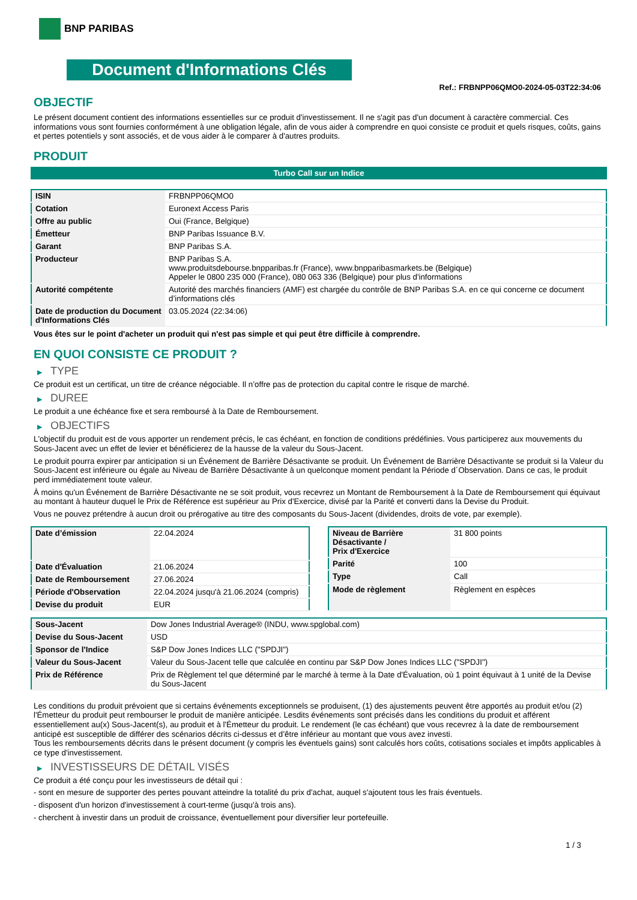BNP PARIBAS
Document d'Informations Clés
Ref.: FRBNPP06QMO0-2024-05-03T22:34:06
OBJECTIF
Le présent document contient des informations essentielles sur ce produit d'investissement. Il ne s'agit pas d'un document à caractère commercial. Ces informations vous sont fournies conformément à une obligation légale, afin de vous aider à comprendre en quoi consiste ce produit et quels risques, coûts, gains et pertes potentiels y sont associés, et de vous aider à le comparer à d'autres produits.
PRODUIT
Turbo Call sur un Indice
| ISIN | FRBNPP06QMO0 |
| Cotation | Euronext Access Paris |
| Offre au public | Oui (France, Belgique) |
| Émetteur | BNP Paribas Issuance B.V. |
| Garant | BNP Paribas S.A. |
| Producteur | BNP Paribas S.A. www.produitsdebourse.bnpparibas.fr (France), www.bnpparibasmarkets.be (Belgique) Appeler le 0800 235 000 (France), 080 063 336 (Belgique) pour plus d'informations |
| Autorité compétente | Autorité des marchés financiers (AMF) est chargée du contrôle de BNP Paribas S.A. en ce qui concerne ce document d’informations clés |
| Date de production du Document d'Informations Clés | 03.05.2024 (22:34:06) |
Vous êtes sur le point d'acheter un produit qui n'est pas simple et qui peut être difficile à comprendre.
EN QUOI CONSISTE CE PRODUIT ?
▶ TYPE
Ce produit est un certificat, un titre de créance négociable. Il n’offre pas de protection du capital contre le risque de marché.
▶ DUREE
Le produit a une échéance fixe et sera remboursé à la Date de Remboursement.
▶ OBJECTIFS
L'objectif du produit est de vous apporter un rendement précis, le cas échéant, en fonction de conditions prédéfinies. Vous participerez aux mouvements du Sous-Jacent avec un effet de levier et bénéficierez de la hausse de la valeur du Sous-Jacent.
Le produit pourra expirer par anticipation si un Événement de Barrière Désactivante se produit. Un Événement de Barrière Désactivante se produit si la Valeur du Sous-Jacent est inférieure ou égale au Niveau de Barrière Désactivante à un quelconque moment pendant la Période d´Observation. Dans ce cas, le produit perd immédiatement toute valeur.
À moins qu'un Événement de Barrière Désactivante ne se soit produit, vous recevrez un Montant de Remboursement à la Date de Remboursement qui équivaut au montant à hauteur duquel le Prix de Référence est supérieur au Prix d'Exercice, divisé par la Parité et converti dans la Devise du Produit.
Vous ne pouvez prétendre à aucun droit ou prérogative au titre des composants du Sous-Jacent (dividendes, droits de vote, par exemple).
| Date d’émission | 22.04.2024 |
| Date d'Évaluation | 21.06.2024 |
| Date de Remboursement | 27.06.2024 |
| Période d'Observation | 22.04.2024 jusqu'à 21.06.2024 (compris) |
| Devise du produit | EUR |
| Niveau de Barrière Désactivante / Prix d'Exercice | 31 800 points |
| Parité | 100 |
| Type | Call |
| Mode de règlement | Règlement en espèces |
| Sous-Jacent | Dow Jones Industrial Average® (INDU, www.spglobal.com) |
| Devise du Sous-Jacent | USD |
| Sponsor de l'Indice | S&P Dow Jones Indices LLC ("SPDJI") |
| Valeur du Sous-Jacent | Valeur du Sous-Jacent telle que calculée en continu par S&P Dow Jones Indices LLC ("SPDJI") |
| Prix de Référence | Prix de Règlement tel que déterminé par le marché à terme à la Date d'Évaluation, où 1 point équivaut à 1 unité de la Devise du Sous-Jacent |
Les conditions du produit prévoient que si certains événements exceptionnels se produisent, (1) des ajustements peuvent être apportés au produit et/ou (2) l'Émetteur du produit peut rembourser le produit de manière anticipée. Lesdits événements sont précisés dans les conditions du produit et afférent essentiellement au(x) Sous-Jacent(s), au produit et à l'Émetteur du produit. Le rendement (le cas échéant) que vous recevrez à la date de remboursement anticipé est susceptible de différer des scénarios décrits ci-dessus et d’être inférieur au montant que vous avez investi.
Tous les remboursements décrits dans le présent document (y compris les éventuels gains) sont calculés hors coûts, cotisations sociales et impôts applicables à ce type d'investissement.
▶ INVESTISSEURS DE DÉTAIL VISÉS
Ce produit a été conçu pour les investisseurs de détail qui :
- sont en mesure de supporter des pertes pouvant atteindre la totalité du prix d'achat, auquel s'ajoutent tous les frais éventuels.
- disposent d'un horizon d'investissement à court-terme (jusqu'à trois ans).
- cherchent à investir dans un produit de croissance, éventuellement pour diversifier leur portefeuille.
1 / 3